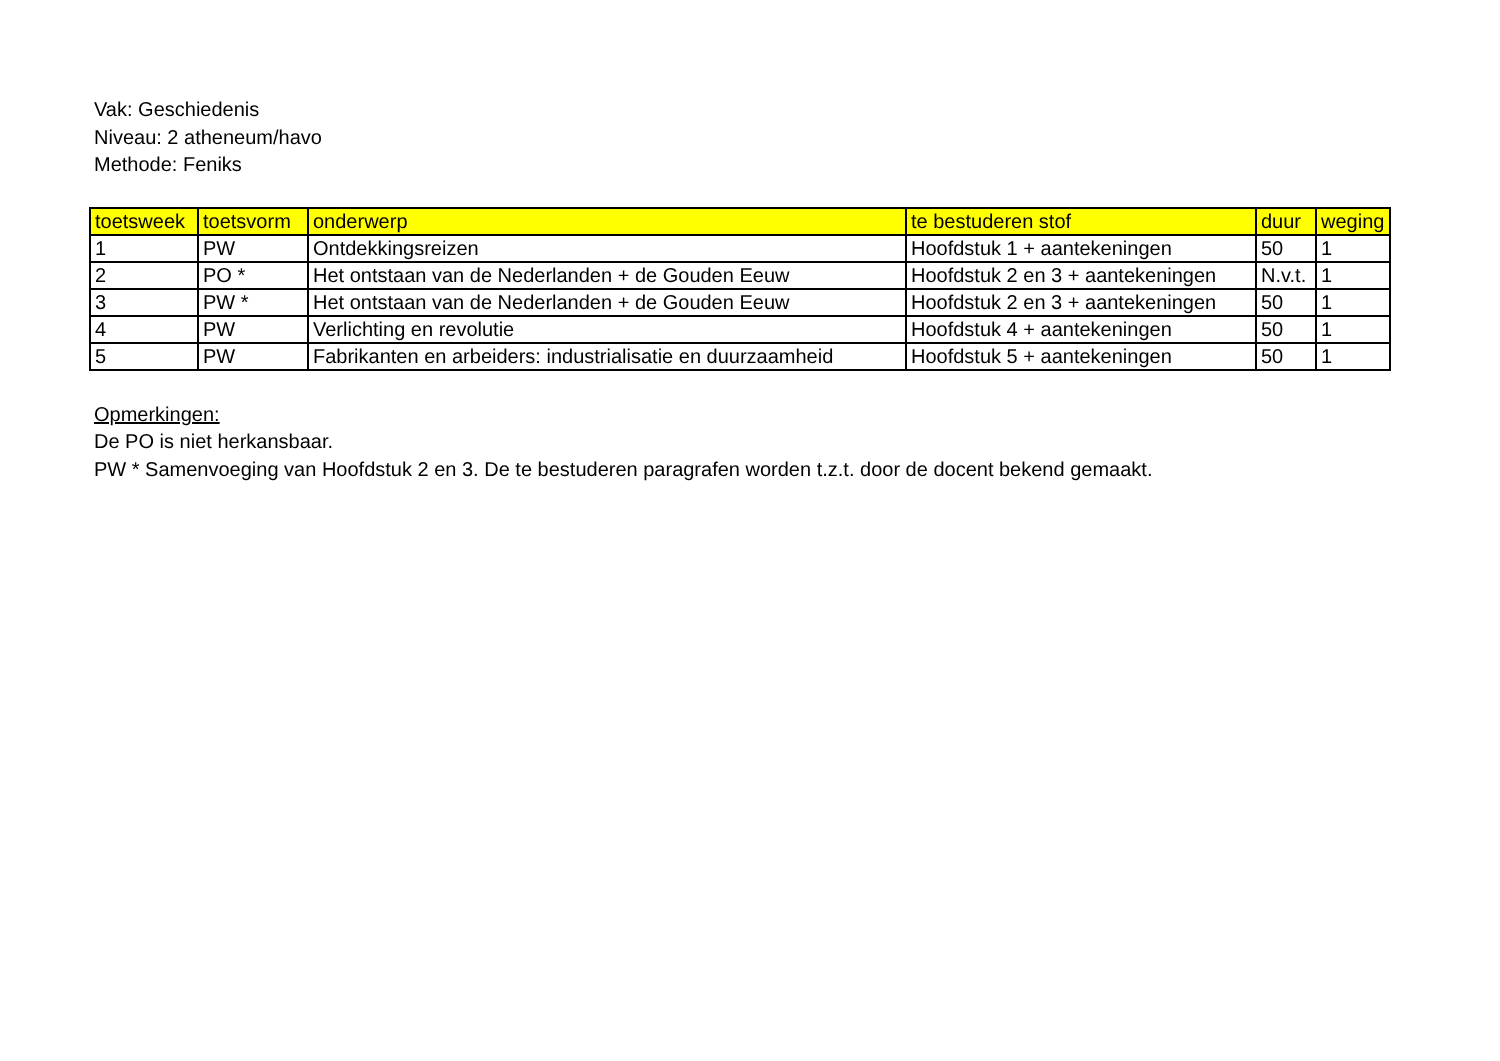Vak: Geschiedenis
Niveau: 2 atheneum/havo
Methode: Feniks
| toetsweek | toetsvorm | onderwerp | te bestuderen stof | duur | weging |
| --- | --- | --- | --- | --- | --- |
| 1 | PW | Ontdekkingsreizen | Hoofdstuk 1 + aantekeningen | 50 | 1 |
| 2 | PO * | Het ontstaan van de Nederlanden + de Gouden Eeuw | Hoofdstuk 2 en 3 + aantekeningen | N.v.t. | 1 |
| 3 | PW * | Het ontstaan van de Nederlanden + de Gouden Eeuw | Hoofdstuk 2 en 3 + aantekeningen | 50 | 1 |
| 4 | PW | Verlichting en revolutie | Hoofdstuk 4 + aantekeningen | 50 | 1 |
| 5 | PW | Fabrikanten en arbeiders: industrialisatie en duurzaamheid | Hoofdstuk 5 + aantekeningen | 50 | 1 |
Opmerkingen:
De PO is niet herkansbaar.
PW * Samenvoeging van Hoofdstuk 2 en 3. De te bestuderen paragrafen worden t.z.t. door de docent bekend gemaakt.